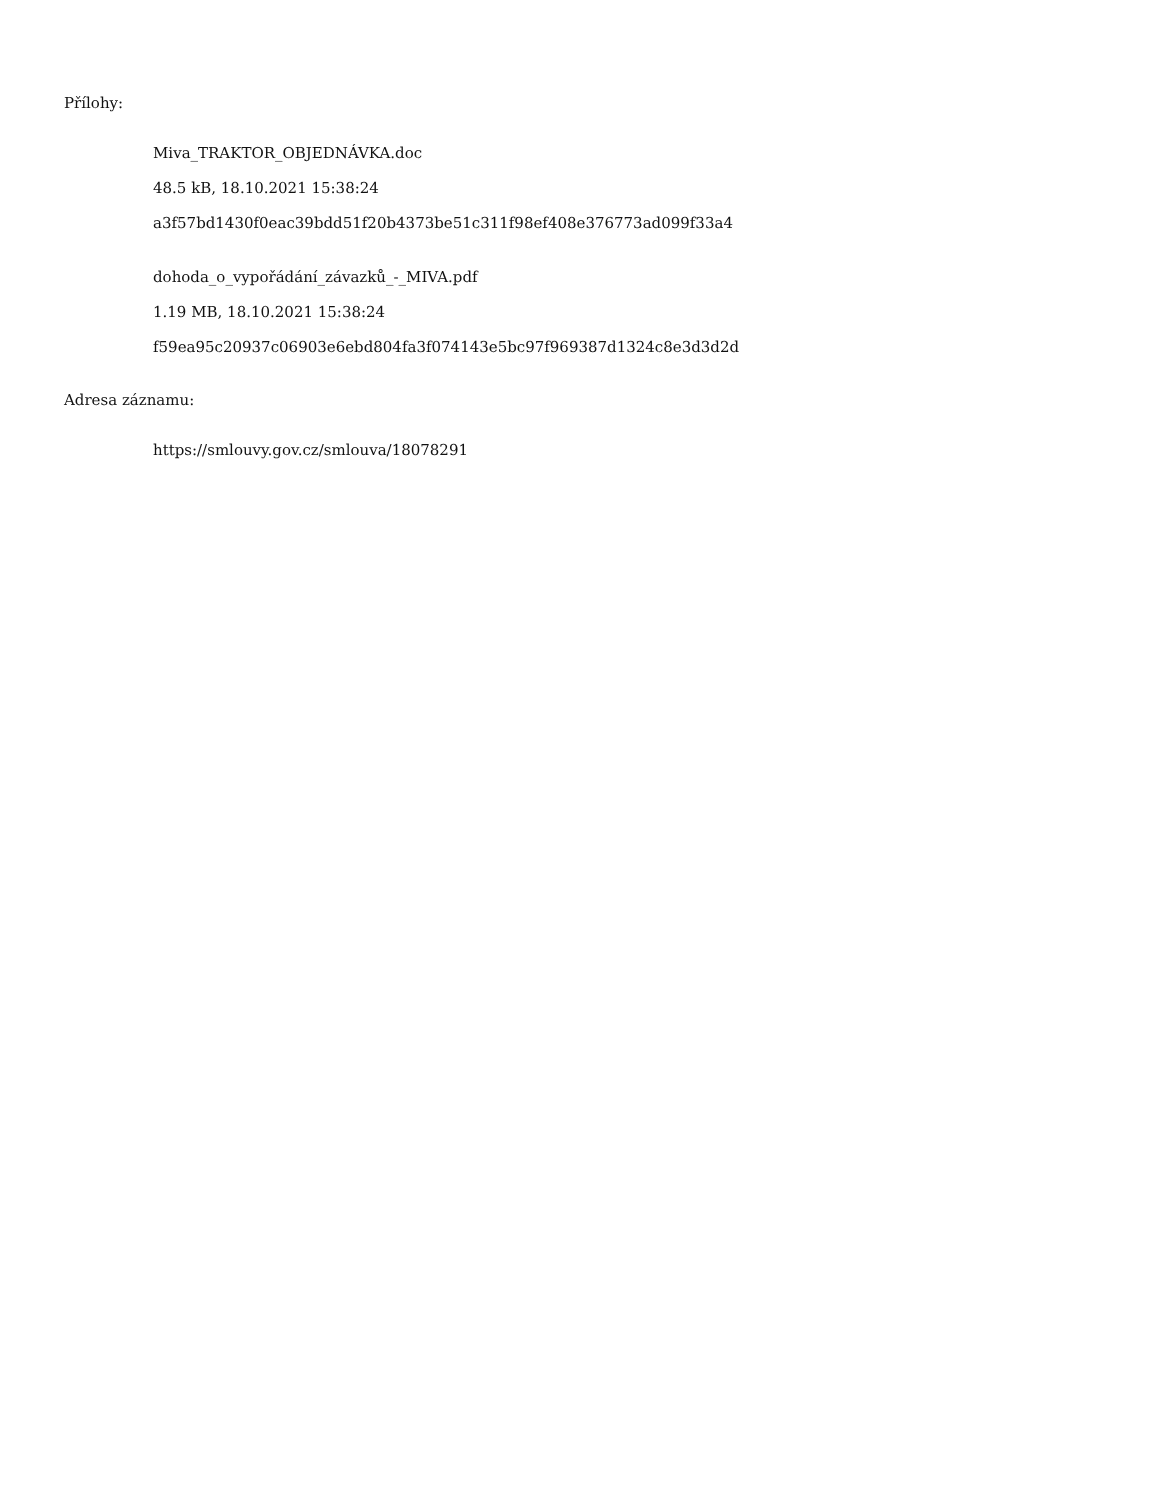Přílohy:
Miva_TRAKTOR_OBJEDNÁVKA.doc
48.5 kB, 18.10.2021 15:38:24
a3f57bd1430f0eac39bdd51f20b4373be51c311f98ef408e376773ad099f33a4
dohoda_o_vypořádání_závazků_-_MIVA.pdf
1.19 MB, 18.10.2021 15:38:24
f59ea95c20937c06903e6ebd804fa3f074143e5bc97f969387d1324c8e3d3d2d
Adresa záznamu:
https://smlouvy.gov.cz/smlouva/18078291